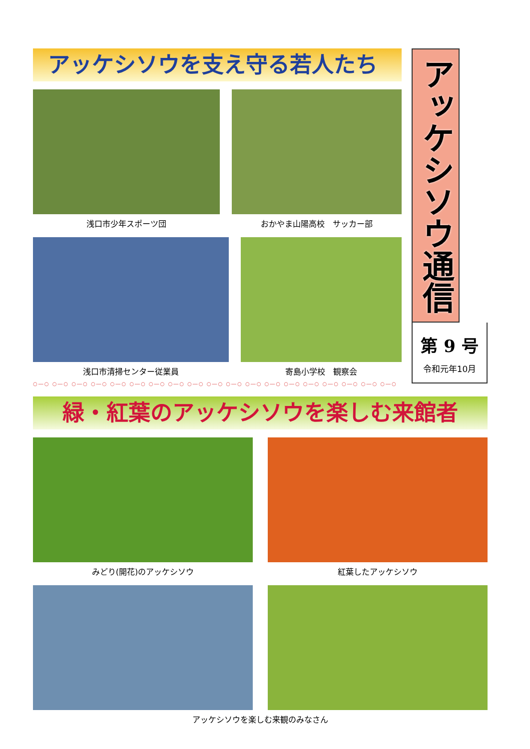アッケシソウを支え守る若人たち
浅口市少年スポーツ団 おかやま山陽高校　サッカー部
浅口市清掃センター従業員 寄島小学校　観察会
○―○ ○―○ ○―○ ○―○ ○―○ ○―○ ○―○ ○―○ ○―○ ○―○ ○―○ ○―○ ○―○ ○―○ ○―○ ○―○ ○―○ ○―○ ○―○
アッケシソウ通信
第 9 号
令和元年10月
緑・紅葉のアッケシソウを楽しむ来館者
みどり(開花)のアッケシソウ 紅葉したアッケシソウ
アッケシソウを楽しむ来観のみなさん